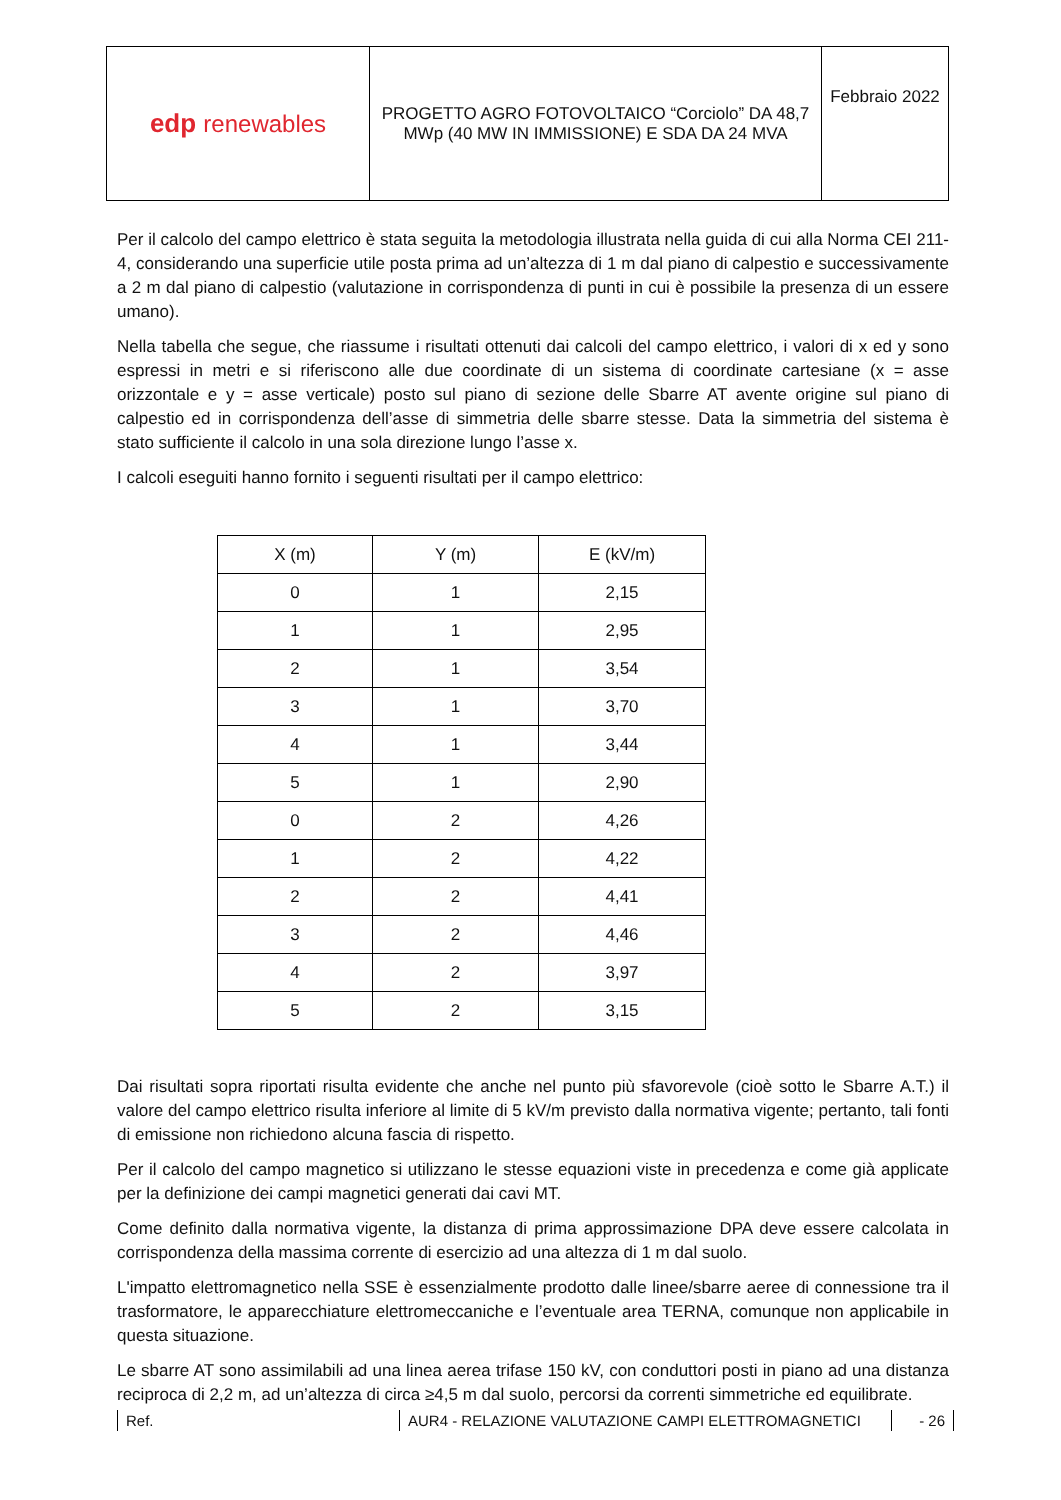| edp renewables | PROGETTO AGRO FOTOVOLTAICO “Corciolo” DA 48,7 MWp (40 MW IN IMMISSIONE) E SDA DA 24 MVA | Febbraio 2022 |
Per il calcolo del campo elettrico è stata seguita la metodologia illustrata nella guida di cui alla Norma CEI 211-4, considerando una superficie utile posta prima ad un’altezza di 1 m dal piano di calpestio e successivamente a 2 m dal piano di calpestio (valutazione in corrispondenza di punti in cui è possibile la presenza di un essere umano).
Nella tabella che segue, che riassume i risultati ottenuti dai calcoli del campo elettrico, i valori di x ed y sono espressi in metri e si riferiscono alle due coordinate di un sistema di coordinate cartesiane (x = asse orizzontale e y = asse verticale) posto sul piano di sezione delle Sbarre AT avente origine sul piano di calpestio ed in corrispondenza dell’asse di simmetria delle sbarre stesse. Data la simmetria del sistema è stato sufficiente il calcolo in una sola direzione lungo l’asse x.
I calcoli eseguiti hanno fornito i seguenti risultati per il campo elettrico:
| X (m) | Y (m) | E (kV/m) |
| --- | --- | --- |
| 0 | 1 | 2,15 |
| 1 | 1 | 2,95 |
| 2 | 1 | 3,54 |
| 3 | 1 | 3,70 |
| 4 | 1 | 3,44 |
| 5 | 1 | 2,90 |
| 0 | 2 | 4,26 |
| 1 | 2 | 4,22 |
| 2 | 2 | 4,41 |
| 3 | 2 | 4,46 |
| 4 | 2 | 3,97 |
| 5 | 2 | 3,15 |
Dai risultati sopra riportati risulta evidente che anche nel punto più sfavorevole (cioè sotto le Sbarre A.T.) il valore del campo elettrico risulta inferiore al limite di 5 kV/m previsto dalla normativa vigente; pertanto, tali fonti di emissione non richiedono alcuna fascia di rispetto.
Per il calcolo del campo magnetico si utilizzano le stesse equazioni viste in precedenza e come già applicate per la definizione dei campi magnetici generati dai cavi MT.
Come definito dalla normativa vigente, la distanza di prima approssimazione DPA deve essere calcolata in corrispondenza della massima corrente di esercizio ad una altezza di 1 m dal suolo.
L'impatto elettromagnetico nella SSE è essenzialmente prodotto dalle linee/sbarre aeree di connessione tra il trasformatore, le apparecchiature elettromeccaniche e l’eventuale area TERNA, comunque non applicabile in questa situazione.
Le sbarre AT sono assimilabili ad una linea aerea trifase 150 kV, con conduttori posti in piano ad una distanza reciproca di 2,2 m, ad un’altezza di circa ≥4,5 m dal suolo, percorsi da correnti simmetriche ed equilibrate.
Ref. AUR4 - RELAZIONE VALUTAZIONE CAMPI ELETTROMAGNETICI - 26